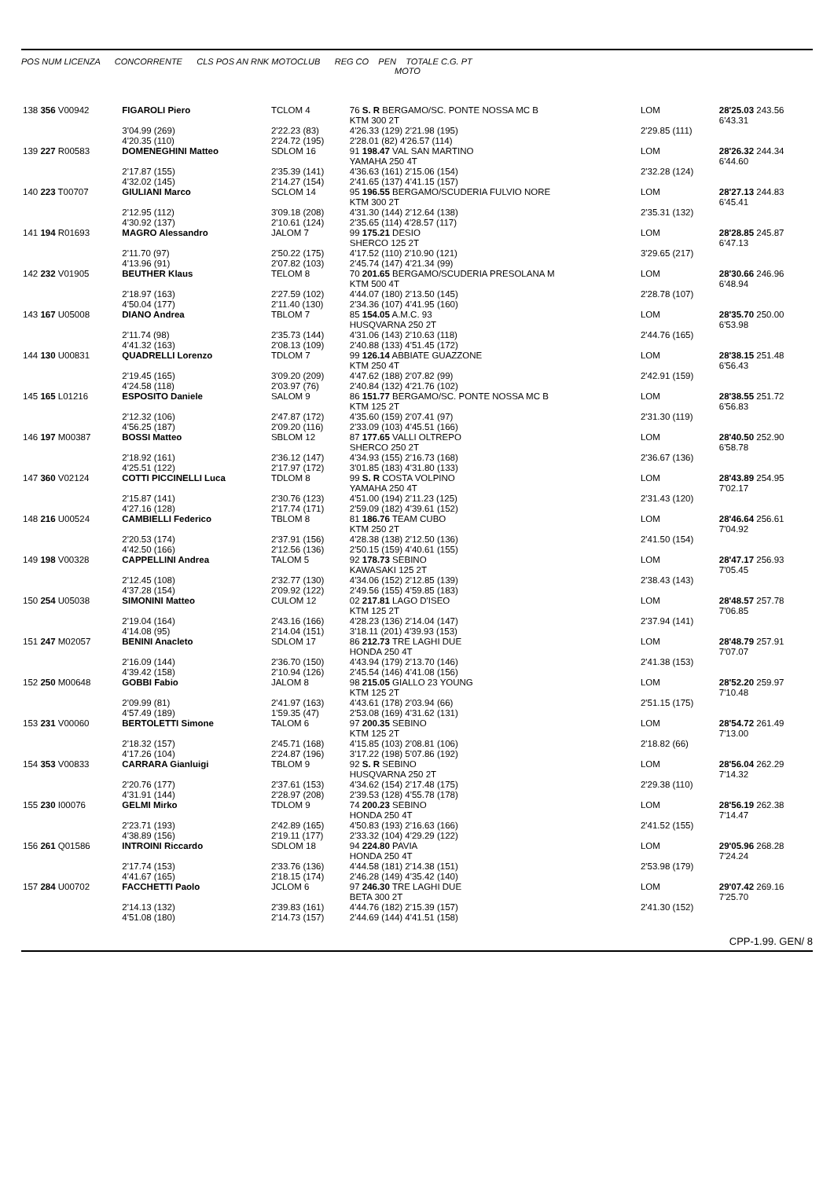POS NUM LICENZA CONCORRENTE CLS POS AN RNK MOTOCLUB REG CO PEN TOTALE C.G. PT
MOTO
| 138 356 V00942 | FIGAROLI Piero | TCLOM 4 | 76 S. R BERGAMO/SC. PONTE NOSSA MC B KTM 300 2T | LOM | 28'25.03 243.56 6'43.31 |
| | 3'04.99 (269) 4'20.35 (110) | 2'22.23 (83) 2'24.72 (195) | 4'26.33 (129) 2'21.98 (195) 2'28.01 (82) 4'26.57 (114) | 2'29.85 (111) | |
| 139 227 R00583 | DOMENEGHINI Matteo | SDLOM 16 | 91 198.47 VAL SAN MARTINO YAMAHA 250 4T | LOM | 28'26.32 244.34 6'44.60 |
| | 2'17.87 (155) 4'32.02 (145) | 2'35.39 (141) 2'14.27 (154) | 4'36.63 (161) 2'15.06 (154) 2'41.65 (137) 4'41.15 (157) | 2'32.28 (124) | |
| 140 223 T00707 | GIULIANI Marco | SCLOM 14 | 95 196.55 BERGAMO/SCUDERIA FULVIO NORE KTM 300 2T | LOM | 28'27.13 244.83 6'45.41 |
| | 2'12.95 (112) 4'30.92 (137) | 3'09.18 (208) 2'10.61 (124) | 4'31.30 (144) 2'12.64 (138) 2'35.65 (114) 4'28.57 (117) | 2'35.31 (132) | |
| 141 194 R01693 | MAGRO Alessandro | JALOM 7 | 99 175.21 DESIO SHERCO 125 2T | LOM | 28'28.85 245.87 6'47.13 |
| | 2'11.70 (97) 4'13.96 (91) | 2'50.22 (175) 2'07.82 (103) | 4'17.52 (110) 2'10.90 (121) 2'45.74 (147) 4'21.34 (99) | 3'29.65 (217) | |
| 142 232 V01905 | BEUTHER Klaus | TELOM 8 | 70 201.65 BERGAMO/SCUDERIA PRESOLANA M KTM 500 4T | LOM | 28'30.66 246.96 6'48.94 |
| | 2'18.97 (163) 4'50.04 (177) | 2'27.59 (102) 2'11.40 (130) | 4'44.07 (180) 2'13.50 (145) 2'34.36 (107) 4'41.95 (160) | 2'28.78 (107) | |
| 143 167 U05008 | DIANO Andrea | TBLOM 7 | 85 154.05 A.M.C. 93 HUSQVARNA 250 2T | LOM | 28'35.70 250.00 6'53.98 |
| | 2'11.74 (98) 4'41.32 (163) | 2'35.73 (144) 2'08.13 (109) | 4'31.06 (143) 2'10.63 (118) 2'40.88 (133) 4'51.45 (172) | 2'44.76 (165) | |
| 144 130 U00831 | QUADRELLI Lorenzo | TDLOM 7 | 99 126.14 ABBIATE GUAZZONE KTM 250 4T | LOM | 28'38.15 251.48 6'56.43 |
| | 2'19.45 (165) 4'24.58 (118) | 3'09.20 (209) 2'03.97 (76) | 4'47.62 (188) 2'07.82 (99) 2'40.84 (132) 4'21.76 (102) | 2'42.91 (159) | |
| 145 165 L01216 | ESPOSITO Daniele | SALOM 9 | 86 151.77 BERGAMO/SC. PONTE NOSSA MC B KTM 125 2T | LOM | 28'38.55 251.72 6'56.83 |
| | 2'12.32 (106) 4'56.25 (187) | 2'47.87 (172) 2'09.20 (116) | 4'35.60 (159) 2'07.41 (97) 2'33.09 (103) 4'45.51 (166) | 2'31.30 (119) | |
| 146 197 M00387 | BOSSI Matteo | SBLOM 12 | 87 177.65 VALLI OLTREPO SHERCO 250 2T | LOM | 28'40.50 252.90 6'58.78 |
| | 2'18.92 (161) 4'25.51 (122) | 2'36.12 (147) 2'17.97 (172) | 4'34.93 (155) 2'16.73 (168) 3'01.85 (183) 4'31.80 (133) | 2'36.67 (136) | |
| 147 360 V02124 | COTTI PICCINELLI Luca | TDLOM 8 | 99 S. R COSTA VOLPINO YAMAHA 250 4T | LOM | 28'43.89 254.95 7'02.17 |
| | 2'15.87 (141) 4'27.16 (128) | 2'30.76 (123) 2'17.74 (171) | 4'51.00 (194) 2'11.23 (125) 2'59.09 (182) 4'39.61 (152) | 2'31.43 (120) | |
| 148 216 U00524 | CAMBIELLI Federico | TBLOM 8 | 81 186.76 TEAM CUBO KTM 250 2T | LOM | 28'46.64 256.61 7'04.92 |
| | 2'20.53 (174) 4'42.50 (166) | 2'37.91 (156) 2'12.56 (136) | 4'28.38 (138) 2'12.50 (136) 2'50.15 (159) 4'40.61 (155) | 2'41.50 (154) | |
| 149 198 V00328 | CAPPELLINI Andrea | TALOM 5 | 92 178.73 SEBINO KAWASAKI 125 2T | LOM | 28'47.17 256.93 7'05.45 |
| | 2'12.45 (108) 4'37.28 (154) | 2'32.77 (130) 2'09.92 (122) | 4'34.06 (152) 2'12.85 (139) 2'49.56 (155) 4'59.85 (183) | 2'38.43 (143) | |
| 150 254 U05038 | SIMONINI Matteo | CULOM 12 | 02 217.81 LAGO D'ISEO KTM 125 2T | LOM | 28'48.57 257.78 7'06.85 |
| | 2'19.04 (164) 4'14.08 (95) | 2'43.16 (166) 2'14.04 (151) | 4'28.23 (136) 2'14.04 (147) 3'18.11 (201) 4'39.93 (153) | 2'37.94 (141) | |
| 151 247 M02057 | BENINI Anacleto | SDLOM 17 | 86 212.73 TRE LAGHI DUE HONDA 250 4T | LOM | 28'48.79 257.91 7'07.07 |
| | 2'16.09 (144) 4'39.42 (158) | 2'36.70 (150) 2'10.94 (126) | 4'43.94 (179) 2'13.70 (146) 2'45.54 (146) 4'41.08 (156) | 2'41.38 (153) | |
| 152 250 M00648 | GOBBI Fabio | JALOM 8 | 98 215.05 GIALLO 23 YOUNG KTM 125 2T | LOM | 28'52.20 259.97 7'10.48 |
| | 2'09.99 (81) 4'57.49 (189) | 2'41.97 (163) 1'59.35 (47) | 4'43.61 (178) 2'03.94 (66) 2'53.08 (169) 4'31.62 (131) | 2'51.15 (175) | |
| 153 231 V00060 | BERTOLETTI Simone | TALOM 6 | 97 200.35 SEBINO KTM 125 2T | LOM | 28'54.72 261.49 7'13.00 |
| | 2'18.32 (157) 4'17.26 (104) | 2'45.71 (168) 2'24.87 (196) | 4'15.85 (103) 2'08.81 (106) 3'17.22 (198) 5'07.86 (192) | 2'18.82 (66) | |
| 154 353 V00833 | CARRARA Gianluigi | TBLOM 9 | 92 S. R SEBINO HUSQVARNA 250 2T | LOM | 28'56.04 262.29 7'14.32 |
| | 2'20.76 (177) 4'31.91 (144) | 2'37.61 (153) 2'28.97 (208) | 4'34.62 (154) 2'17.48 (175) 2'39.53 (128) 4'55.78 (178) | 2'29.38 (110) | |
| 155 230 I00076 | GELMI Mirko | TDLOM 9 | 74 200.23 SEBINO HONDA 250 4T | LOM | 28'56.19 262.38 7'14.47 |
| | 2'23.71 (193) 4'38.89 (156) | 2'42.89 (165) 2'19.11 (177) | 4'50.83 (193) 2'16.63 (166) 2'33.32 (104) 4'29.29 (122) | 2'41.52 (155) | |
| 156 261 Q01586 | INTROINI Riccardo | SDLOM 18 | 94 224.80 PAVIA HONDA 250 4T | LOM | 29'05.96 268.28 7'24.24 |
| | 2'17.74 (153) 4'41.67 (165) | 2'33.76 (136) 2'18.15 (174) | 4'44.58 (181) 2'14.38 (151) 2'46.28 (149) 4'35.42 (140) | 2'53.98 (179) | |
| 157 284 U00702 | FACCHETTI Paolo | JCLOM 6 | 97 246.30 TRE LAGHI DUE BETA 300 2T | LOM | 29'07.42 269.16 7'25.70 |
| | 2'14.13 (132) 4'51.08 (180) | 2'39.83 (161) 2'14.73 (157) | 4'44.76 (182) 2'15.39 (157) 2'44.69 (144) 4'41.51 (158) | 2'41.30 (152) | |
CPP-1.99. GEN/ 8